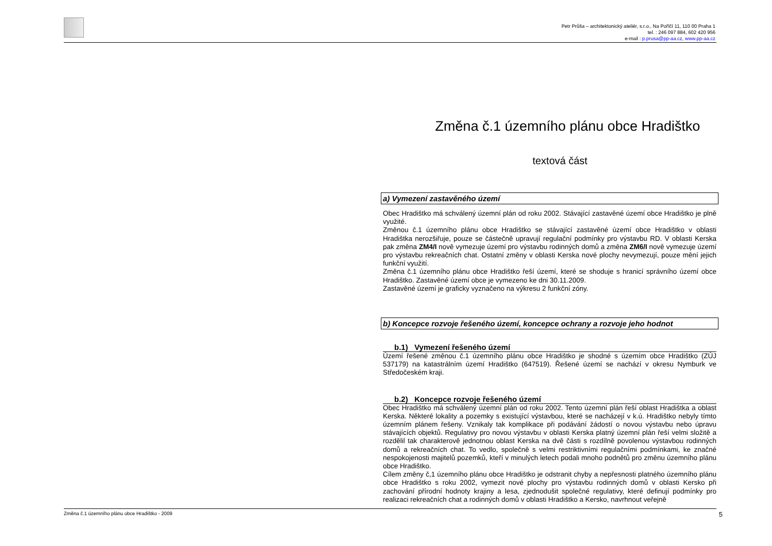Petr Průša – architektonický ateliér, s.r.o., Na Poříčí 11, 110 00 Praha 1
tel. : 246 097 884, 602 420 956
e-mail : p.prusa@pp-aa.cz, www.pp-aa.cz
Změna č.1 územního plánu obce Hradištko
textová část
a) Vymezení zastavěného území
Obec Hradištko má schválený územní plán od roku 2002. Stávající zastavěné území obce Hradištko je plně využité.
Změnou č.1 územního plánu obce Hradištko se stávající zastavěné území obce Hradištko v oblasti Hradištka nerozšiřuje, pouze se částečně upravují regulační podmínky pro výstavbu RD. V oblasti Kerska pak změna ZM4/I nově vymezuje území pro výstavbu rodinných domů a změna ZM6/I nově vymezuje území pro výstavbu rekreačních chat. Ostatní změny v oblasti Kerska nové plochy nevymezují, pouze mění jejich funkční využití.
Změna č.1 územního plánu obce Hradištko řeší území, které se shoduje s hranicí správního území obce Hradištko. Zastavěné území obce je vymezeno ke dni 30.11.2009.
Zastavěné území je graficky vyznačeno na výkresu 2 funkční zóny.
b) Koncepce rozvoje řešeného území, koncepce ochrany a rozvoje jeho hodnot
b.1) Vymezení řešeného území
Území řešené změnou č.1 územního plánu obce Hradištko je shodné s územím obce Hradištko (ZÚJ 537179) na katastrálním území Hradištko (647519). Řešené území se nachází v okresu Nymburk ve Středočeském kraji.
b.2) Koncepce rozvoje řešeného území
Obec Hradištko má schválený územní plán od roku 2002. Tento územní plán řeší oblast Hradištka a oblast Kerska. Některé lokality a pozemky s existující výstavbou, které se nacházejí v k.ú. Hradištko nebyly tímto územním plánem řešeny. Vznikaly tak komplikace při podávání žádostí o novou výstavbu nebo úpravu stávajících objektů. Regulativy pro novou výstavbu v oblasti Kerska platný územní plán řeší velmi složitě a rozdělil tak charakterově jednotnou oblast Kerska na dvě části s rozdílně povolenou výstavbou rodinných domů a rekreačních chat. To vedlo, společně s velmi restriktivními regulačními podmínkami, ke značné nespokojenosti majitelů pozemků, kteří v minulých letech podali mnoho podnětů pro změnu územního plánu obce Hradištko.
Cílem změny č,1 územního plánu obce Hradištko je odstranit chyby a nepřesnosti platného územního plánu obce Hradištko s roku 2002, vymezit nové plochy pro výstavbu rodinných domů v oblasti Kersko při zachování přírodní hodnoty krajiny a lesa, zjednodušit společné regulativy, které definují podmínky pro realizaci rekreačních chat a rodinných domů v oblasti Hradištko a Kersko, navrhnout veřejně
Změna č.1 územního plánu obce Hradištko - 2009 5